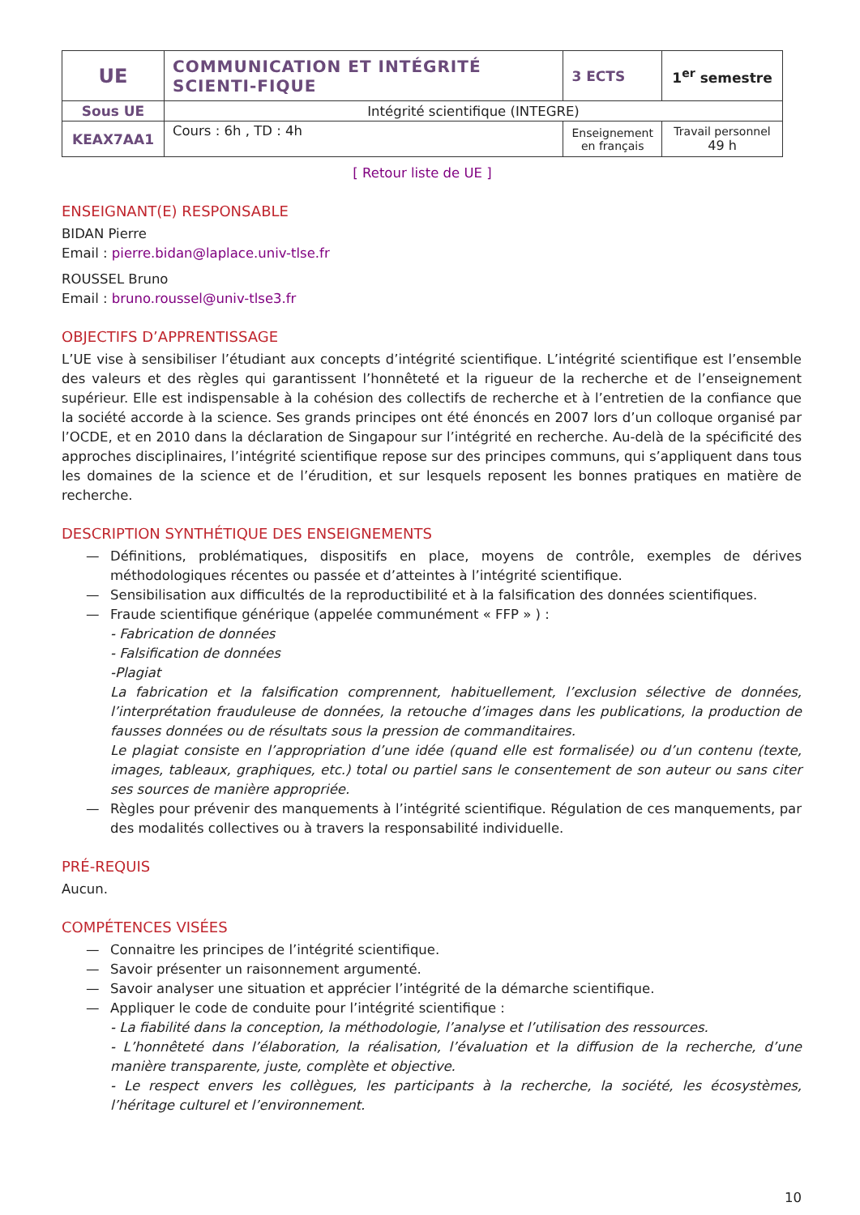| UE | COMMUNICATION ET INTÉGRITÉ SCIENTI-FIQUE | 3 ECTS | 1<sup>er</sup> semestre |
| Sous UE | Intégrité scientifique (INTEGRE) | | |
| KEAX7AA1 | Cours : 6h , TD : 4h | Enseignement en français | Travail personnel 49 h |
[ Retour liste de UE ]
ENSEIGNANT(E) RESPONSABLE
BIDAN Pierre
Email : pierre.bidan@laplace.univ-tlse.fr
ROUSSEL Bruno
Email : bruno.roussel@univ-tlse3.fr
OBJECTIFS D’APPRENTISSAGE
L’UE vise à sensibiliser l’étudiant aux concepts d’intégrité scientifique. L’intégrité scientifique est l’ensemble des valeurs et des règles qui garantissent l’honnêteté et la rigueur de la recherche et de l’enseignement supérieur. Elle est indispensable à la cohésion des collectifs de recherche et à l’entretien de la confiance que la société accorde à la science. Ses grands principes ont été énoncés en 2007 lors d’un colloque organisé par l’OCDE, et en 2010 dans la déclaration de Singapour sur l’intégrité en recherche. Au-delà de la spécificité des approches disciplinaires, l’intégrité scientifique repose sur des principes communs, qui s’appliquent dans tous les domaines de la science et de l’érudition, et sur lesquels reposent les bonnes pratiques en matière de recherche.
DESCRIPTION SYNTHÉTIQUE DES ENSEIGNEMENTS
— Définitions, problématiques, dispositifs en place, moyens de contrôle, exemples de dérives méthodologiques récentes ou passée et d’atteintes à l’intégrité scientifique.
— Sensibilisation aux difficultés de la reproductibilité et à la falsification des données scientifiques.
— Fraude scientifique générique (appelée communément « FFP » ) :
- Fabrication de données
- Falsification de données
-Plagiat
La fabrication et la falsification comprennent, habituellement, l’exclusion sélective de données, l’interprétation frauduleuse de données, la retouche d’images dans les publications, la production de fausses données ou de résultats sous la pression de commanditaires.
Le plagiat consiste en l’appropriation d’une idée (quand elle est formalisée) ou d’un contenu (texte, images, tableaux, graphiques, etc.) total ou partiel sans le consentement de son auteur ou sans citer ses sources de manière appropriée.
— Règles pour prévenir des manquements à l’intégrité scientifique. Régulation de ces manquements, par des modalités collectives ou à travers la responsabilité individuelle.
PRÉ-REQUIS
Aucun.
COMPÉTENCES VISÉES
— Connaitre les principes de l’intégrité scientifique.
— Savoir présenter un raisonnement argumenté.
— Savoir analyser une situation et apprécier l’intégrité de la démarche scientifique.
— Appliquer le code de conduite pour l’intégrité scientifique :
- La fiabilité dans la conception, la méthodologie, l’analyse et l’utilisation des ressources.
- L’honnêteté dans l’élaboration, la réalisation, l’évaluation et la diffusion de la recherche, d’une manière transparente, juste, complète et objective.
- Le respect envers les collègues, les participants à la recherche, la société, les écosystèmes, l’héritage culturel et l’environnement.
10